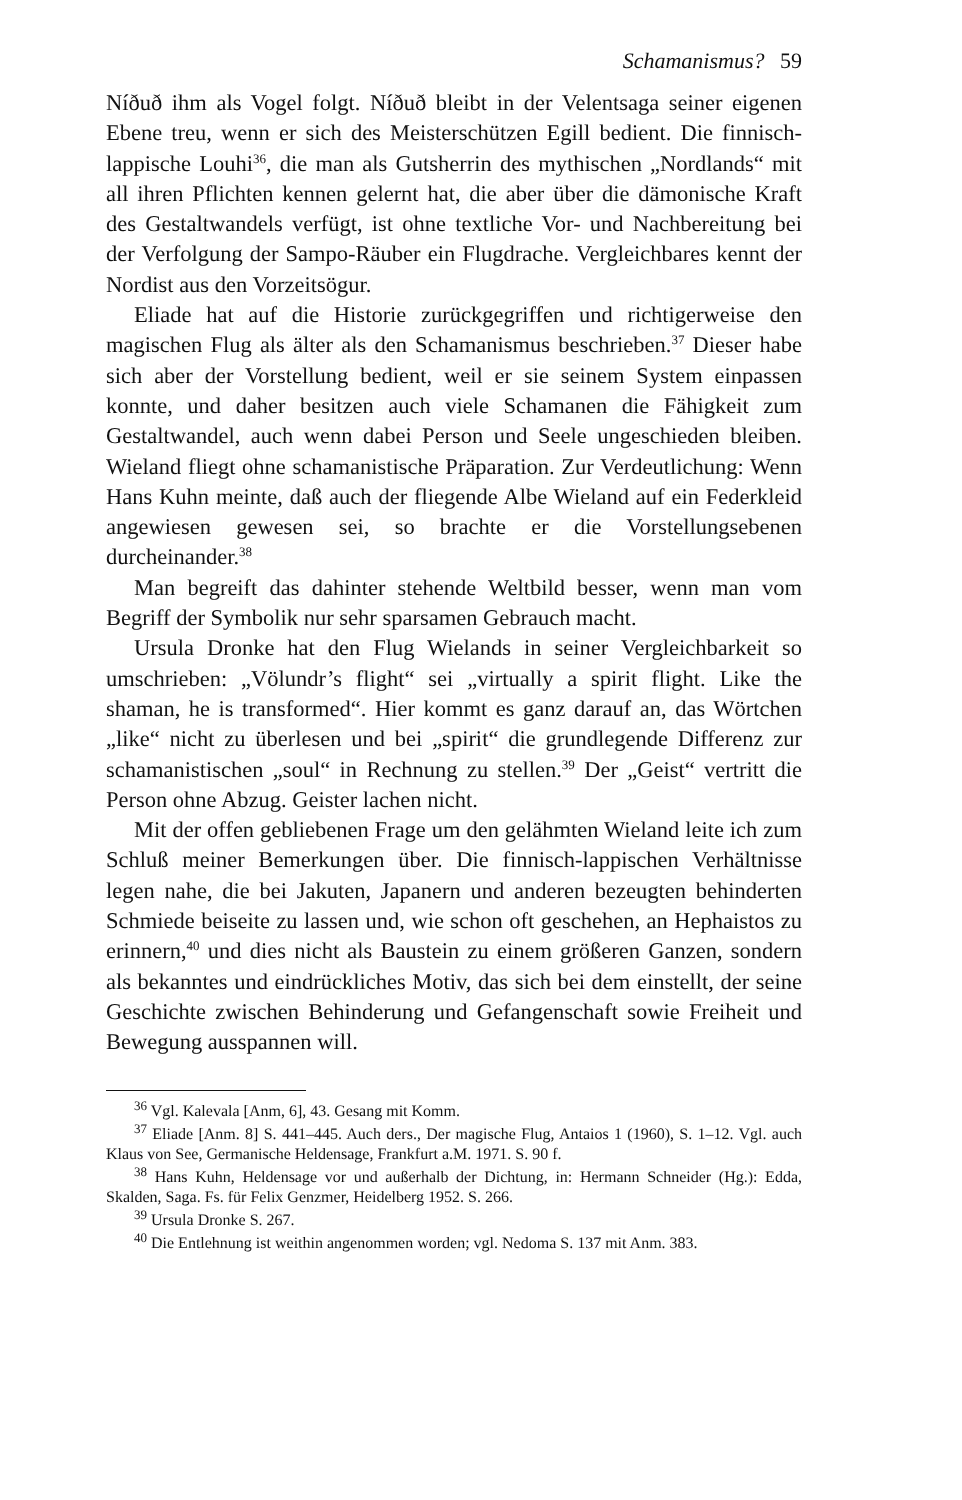Schamanismus? 59
Níðuð ihm als Vogel folgt. Níðuð bleibt in der Velentsaga seiner eigenen Ebene treu, wenn er sich des Meisterschützen Egill bedient. Die finnisch-lappische Louhi<sup>36</sup>, die man als Gutsherrin des mythischen „Nordlands“ mit all ihren Pflichten kennen gelernt hat, die aber über die dämonische Kraft des Gestaltwandels verfügt, ist ohne textliche Vor- und Nachbereitung bei der Verfolgung der Sampo-Räuber ein Flugdrache. Vergleichbares kennt der Nordist aus den Vorzeitsögur.
Eliade hat auf die Historie zurückgegriffen und richtigerweise den magischen Flug als älter als den Schamanismus beschrieben.<sup>37</sup> Dieser habe sich aber der Vorstellung bedient, weil er sie seinem System einpassen konnte, und daher besitzen auch viele Schamanen die Fähigkeit zum Gestaltwandel, auch wenn dabei Person und Seele ungeschieden bleiben. Wieland fliegt ohne schamanistische Präparation. Zur Verdeutlichung: Wenn Hans Kuhn meinte, daß auch der fliegende Albe Wieland auf ein Federkleid angewiesen gewesen sei, so brachte er die Vorstellungsebenen durcheinander.<sup>38</sup>
Man begreift das dahinter stehende Weltbild besser, wenn man vom Begriff der Symbolik nur sehr sparsamen Gebrauch macht.
Ursula Dronke hat den Flug Wielands in seiner Vergleichbarkeit so umschrieben: „Völundr’s flight“ sei „virtually a spirit flight. Like the shaman, he is transformed“. Hier kommt es ganz darauf an, das Wörtchen „like“ nicht zu überlesen und bei „spirit“ die grundlegende Differenz zur schamanistischen „soul“ in Rechnung zu stellen.<sup>39</sup> Der „Geist“ vertritt die Person ohne Abzug. Geister lachen nicht.
Mit der offen gebliebenen Frage um den gelähmten Wieland leite ich zum Schluß meiner Bemerkungen über. Die finnisch-lappischen Verhältnisse legen nahe, die bei Jakuten, Japanern und anderen bezeugten behinderten Schmiede beiseite zu lassen und, wie schon oft geschehen, an Hephaistos zu erinnern,<sup>40</sup> und dies nicht als Baustein zu einem größeren Ganzen, sondern als bekanntes und eindrückliches Motiv, das sich bei dem einstellt, der seine Geschichte zwischen Behinderung und Gefangenschaft sowie Freiheit und Bewegung ausspannen will.
<sup>36</sup> Vgl. Kalevala [Anm, 6], 43. Gesang mit Komm.
<sup>37</sup> Eliade [Anm. 8] S. 441–445. Auch ders., Der magische Flug, Antaios 1 (1960), S. 1–12. Vgl. auch Klaus von See, Germanische Heldensage, Frankfurt a.M. 1971. S. 90 f.
<sup>38</sup> Hans Kuhn, Heldensage vor und außerhalb der Dichtung, in: Hermann Schneider (Hg.): Edda, Skalden, Saga. Fs. für Felix Genzmer, Heidelberg 1952. S. 266.
<sup>39</sup> Ursula Dronke S. 267.
<sup>40</sup> Die Entlehnung ist weithin angenommen worden; vgl. Nedoma S. 137 mit Anm. 383.